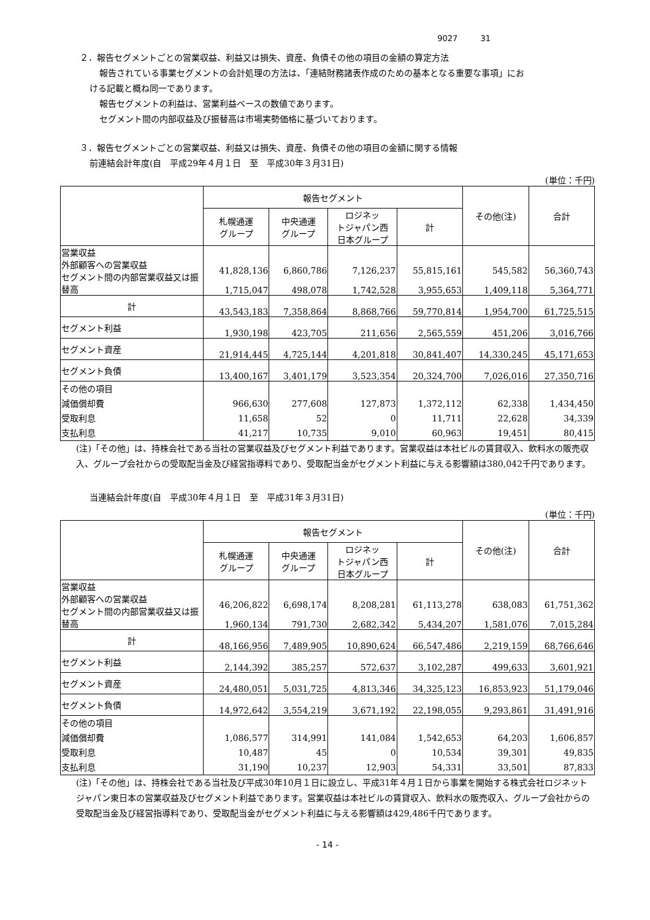9027 31
２．報告セグメントごとの営業収益、利益又は損失、資産、負債その他の項目の金額の算定方法
報告されている事業セグメントの会計処理の方法は、「連結財務諸表作成のための基本となる重要な事項」にお
ける記載と概ね同一であります。
報告セグメントの利益は、営業利益ベースの数値であります。
セグメント間の内部収益及び振替高は市場実勢価格に基づいております。
３．報告セグメントごとの営業収益、利益又は損失、資産、負債その他の項目の金額に関する情報
前連結会計年度(自　平成29年４月１日　至　平成30年３月31日)
(単位：千円)
| | 報告セグメント | | | | その他(注) | 合計 |
| --- | --- | --- | --- | --- | --- | --- |
| | 札幌通運 グループ | 中央通運 グループ | ロジネッ トジャパン西 日本グループ | 計 | | |
| 営業収益 外部顧客への営業収益 セグメント間の内部営業収益又は振替高 | 41,828,136 1,715,047 | 6,860,786 498,078 | 7,126,237 1,742,528 | 55,815,161 3,955,653 | 545,582 1,409,118 | 56,360,743 5,364,771 |
| 計 | 43,543,183 | 7,358,864 | 8,868,766 | 59,770,814 | 1,954,700 | 61,725,515 |
| セグメント利益 | 1,930,198 | 423,705 | 211,656 | 2,565,559 | 451,206 | 3,016,766 |
| セグメント資産 | 21,914,445 | 4,725,144 | 4,201,818 | 30,841,407 | 14,330,245 | 45,171,653 |
| セグメント負債 | 13,400,167 | 3,401,179 | 3,523,354 | 20,324,700 | 7,026,016 | 27,350,716 |
| その他の項目 減価償却費 受取利息 支払利息 | 966,630 11,658 41,217 | 277,608 52 10,735 | 127,873 0 9,010 | 1,372,112 11,711 60,963 | 62,338 22,628 19,451 | 1,434,450 34,339 80,415 |
(注)「その他」は、持株会社である当社の営業収益及びセグメント利益であります。営業収益は本社ビルの賃貸収入、飲料水の販売収入、グループ会社からの受取配当金及び経営指導料であり、受取配当金がセグメント利益に与える影響額は380,042千円であります。
当連結会計年度(自　平成30年４月１日　至　平成31年３月31日)
(単位：千円)
| | 報告セグメント | | | | その他(注) | 合計 |
| --- | --- | --- | --- | --- | --- | --- |
| | 札幌通運 グループ | 中央通運 グループ | ロジネッ トジャパン西 日本グループ | 計 | | |
| 営業収益 外部顧客への営業収益 セグメント間の内部営業収益又は振替高 | 46,206,822 1,960,134 | 6,698,174 791,730 | 8,208,281 2,682,342 | 61,113,278 5,434,207 | 638,083 1,581,076 | 61,751,362 7,015,284 |
| 計 | 48,166,956 | 7,489,905 | 10,890,624 | 66,547,486 | 2,219,159 | 68,766,646 |
| セグメント利益 | 2,144,392 | 385,257 | 572,637 | 3,102,287 | 499,633 | 3,601,921 |
| セグメント資産 | 24,480,051 | 5,031,725 | 4,813,346 | 34,325,123 | 16,853,923 | 51,179,046 |
| セグメント負債 | 14,972,642 | 3,554,219 | 3,671,192 | 22,198,055 | 9,293,861 | 31,491,916 |
| その他の項目 減価償却費 受取利息 支払利息 | 1,086,577 10,487 31,190 | 314,991 45 10,237 | 141,084 0 12,903 | 1,542,653 10,534 54,331 | 64,203 39,301 33,501 | 1,606,857 49,835 87,833 |
(注)「その他」は、持株会社である当社及び平成30年10月１日に設立し、平成31年４月１日から事業を開始する株式会社ロジネットジャパン東日本の営業収益及びセグメント利益であります。営業収益は本社ビルの賃貸収入、飲料水の販売収入、グループ会社からの受取配当金及び経営指導料であり、受取配当金がセグメント利益に与える影響額は429,486千円であります。
- 14 -